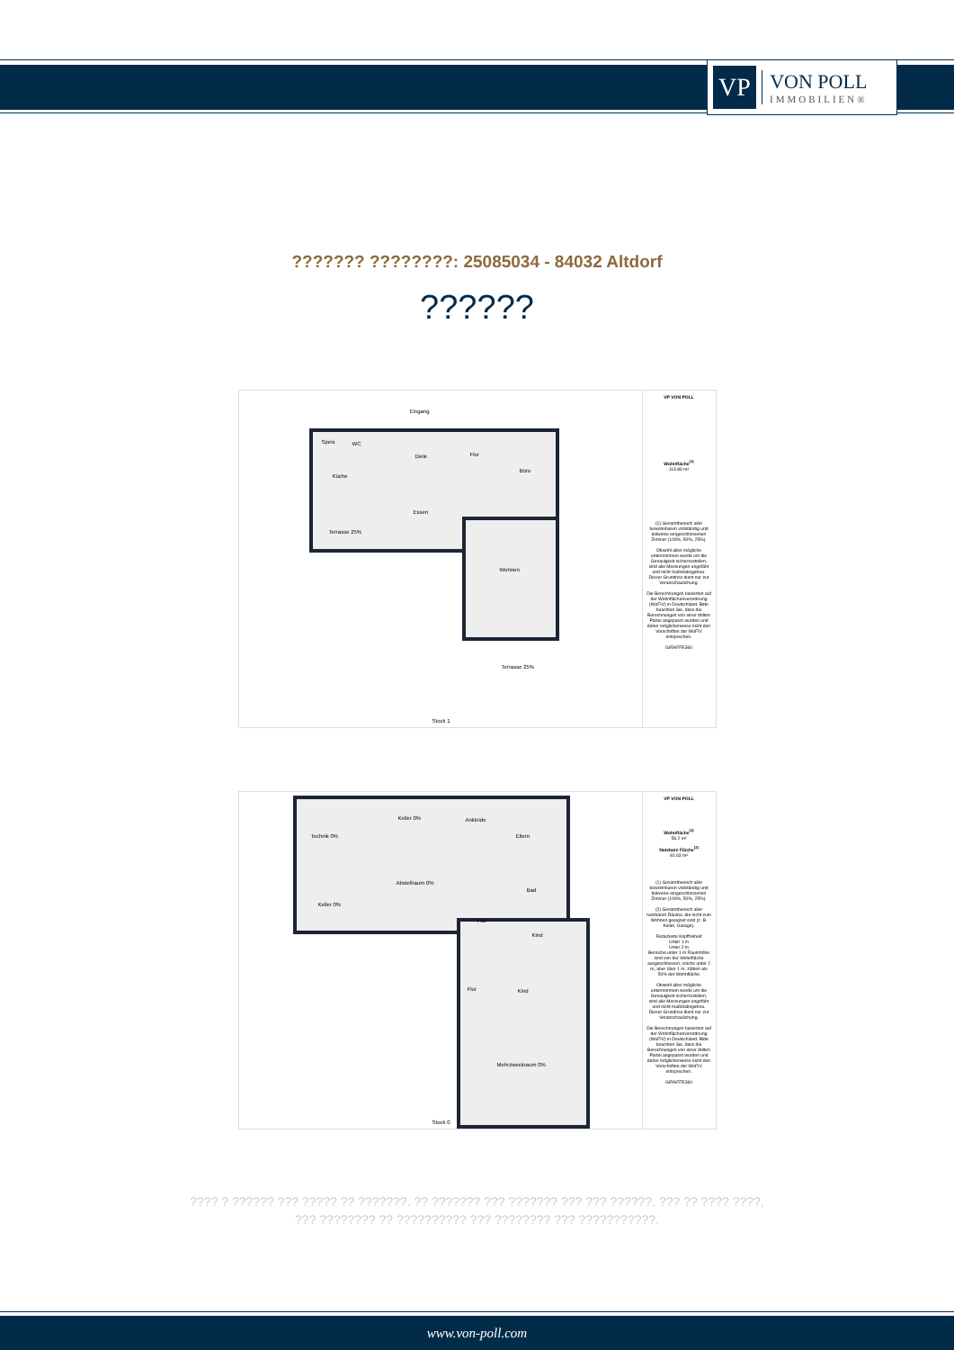VP
VON POLL
IMMOBILIEN®
??????? ????????: 25085034 - 84032 Altdorf
??????
Eingang
Speis WC
Diele Flur
Küche
Büro
Essen
Terrasse 25%
Wohnen
Terrasse 25%
Stock 1
VP VON POLL
Wohnfläche<sup>(1)</sup>
113.89 m²
(1) Gesamtbereich aller bewohnbaren vollständig und teilweise eingeschlossenen Zimmer (100%, 50%, 25%).
Obwohl alles mögliche unternommen wurde um die Genauigkeit sicherzustellen, sind alle Messungen ungefähr und nicht maßstabsgetreu. Dieser Grundriss dient nur zur Veranschaulichung.
Die Berechnungen basierten auf der Wohnflächenverordnung (WoFIV) in Deutschland. Bitte beachten Sie, dass die Berechnungen von einer dritten Partei angepasst wurden und daher möglicherweise nicht den Vorschriften der WoFIV entsprechen.
GIRAFFE360
Technik 0%
Keller 0% Ankleide
Eltern
Abstellraum 0%
Bad
Keller 0%
Flur
Kind
Flur Kind
Mehrzweckraum 0%
Stock 0
VP VON POLL
Wohnfläche<sup>(1)</sup>
58.2 m²
Nutzbare Fläche<sup>(2)</sup>
81.63 m²
(1) Gesamtbereich aller bewohnbaren vollständig und teilweise eingeschlossenen Zimmer (100%, 50%, 25%).
(2) Gesamtbereich aller nutzbaren Räume, die nicht zum Wohnen geeignet sind (z. B. Keller, Garage).
Reduzierte Kopffreiheit
Unter 1 m
Unter 2 m
Bereiche unter 1 m Raumhöhe sind von der Wohnfläche ausgeschlossen; solche unter 2 m, aber über 1 m, zählen als 50% der Wohnfläche
Obwohl alles mögliche unternommen wurde um die Genauigkeit sicherzustellen, sind alle Messungen ungefähr und nicht maßstabsgetreu. Dieser Grundriss dient nur zur Veranschaulichung.
Die Berechnungen basierten auf der Wohnflächenverordnung (WoFIV) in Deutschland. Bitte beachten Sie, dass die Berechnungen von einer dritten Partei angepasst wurden und daher möglicherweise nicht den Vorschriften der WoFIV entsprechen.
GIRAFFE360
???? ? ?????? ??? ????? ?? ???????. ?? ??????? ??? ??????? ??? ??? ??????. ??? ?? ???? ????, ??? ???????? ?? ?????????? ??? ???????? ??? ???????????.
www.von-poll.com